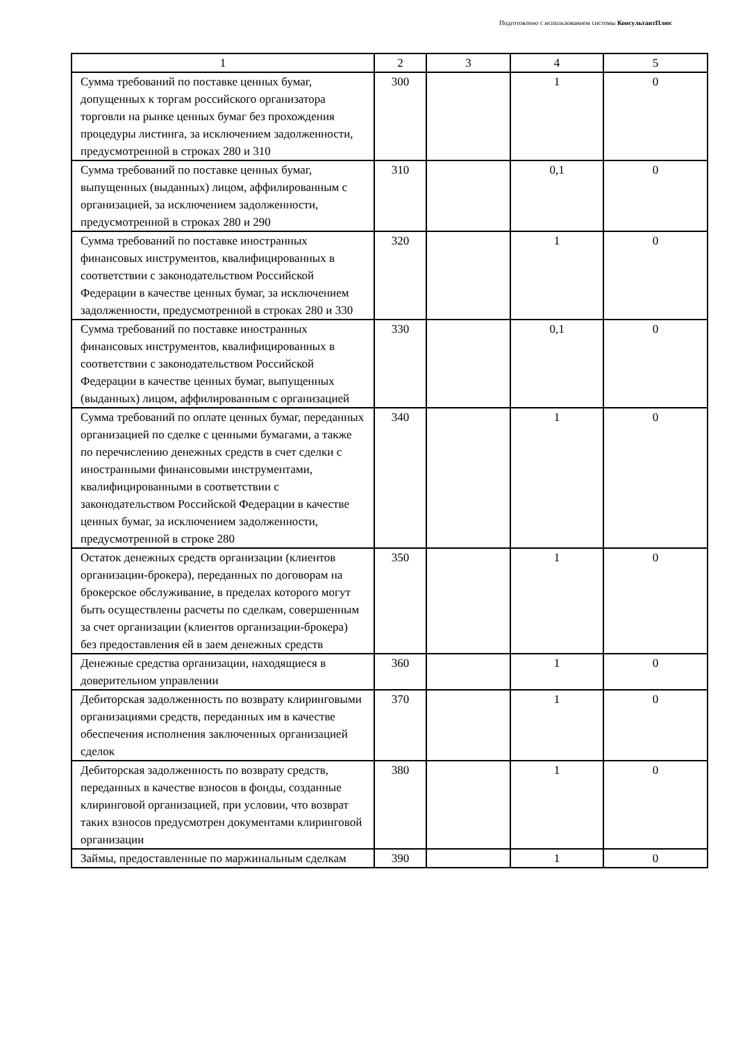Подготовлено с использованием системы КонсультантПлюс
| 1 | 2 | 3 | 4 | 5 |
| Сумма требований по поставке ценных бумаг, допущенных к торгам российского организатора торговли на рынке ценных бумаг без прохождения процедуры листинга, за исключением задолженности, предусмотренной в строках 280 и 310 | 300 | | 1 | 0 |
| Сумма требований по поставке ценных бумаг, выпущенных (выданных) лицом, аффилированным с организацией, за исключением задолженности, предусмотренной в строках 280 и 290 | 310 | | 0,1 | 0 |
| Сумма требований по поставке иностранных финансовых инструментов, квалифицированных в соответствии с законодательством Российской Федерации в качестве ценных бумаг, за исключением задолженности, предусмотренной в строках 280 и 330 | 320 | | 1 | 0 |
| Сумма требований по поставке иностранных финансовых инструментов, квалифицированных в соответствии с законодательством Российской Федерации в качестве ценных бумаг, выпущенных (выданных) лицом, аффилированным с организацией | 330 | | 0,1 | 0 |
| Сумма требований по оплате ценных бумаг, переданных организацией по сделке с ценными бумагами, а также по перечислению денежных средств в счет сделки с иностранными финансовыми инструментами, квалифицированными в соответствии с законодательством Российской Федерации в качестве ценных бумаг, за исключением задолженности, предусмотренной в строке 280 | 340 | | 1 | 0 |
| Остаток денежных средств организации (клиентов организации-брокера), переданных по договорам на брокерское обслуживание, в пределах которого могут быть осуществлены расчеты по сделкам, совершенным за счет организации (клиентов организации-брокера) без предоставления ей в заем денежных средств | 350 | | 1 | 0 |
| Денежные средства организации, находящиеся в доверительном управлении | 360 | | 1 | 0 |
| Дебиторская задолженность по возврату клиринговыми организациями средств, переданных им в качестве обеспечения исполнения заключенных организацией сделок | 370 | | 1 | 0 |
| Дебиторская задолженность по возврату средств, переданных в качестве взносов в фонды, созданные клиринговой организацией, при условии, что возврат таких взносов предусмотрен документами клиринговой организации | 380 | | 1 | 0 |
| Займы, предоставленные по маржинальным сделкам | 390 | | 1 | 0 |